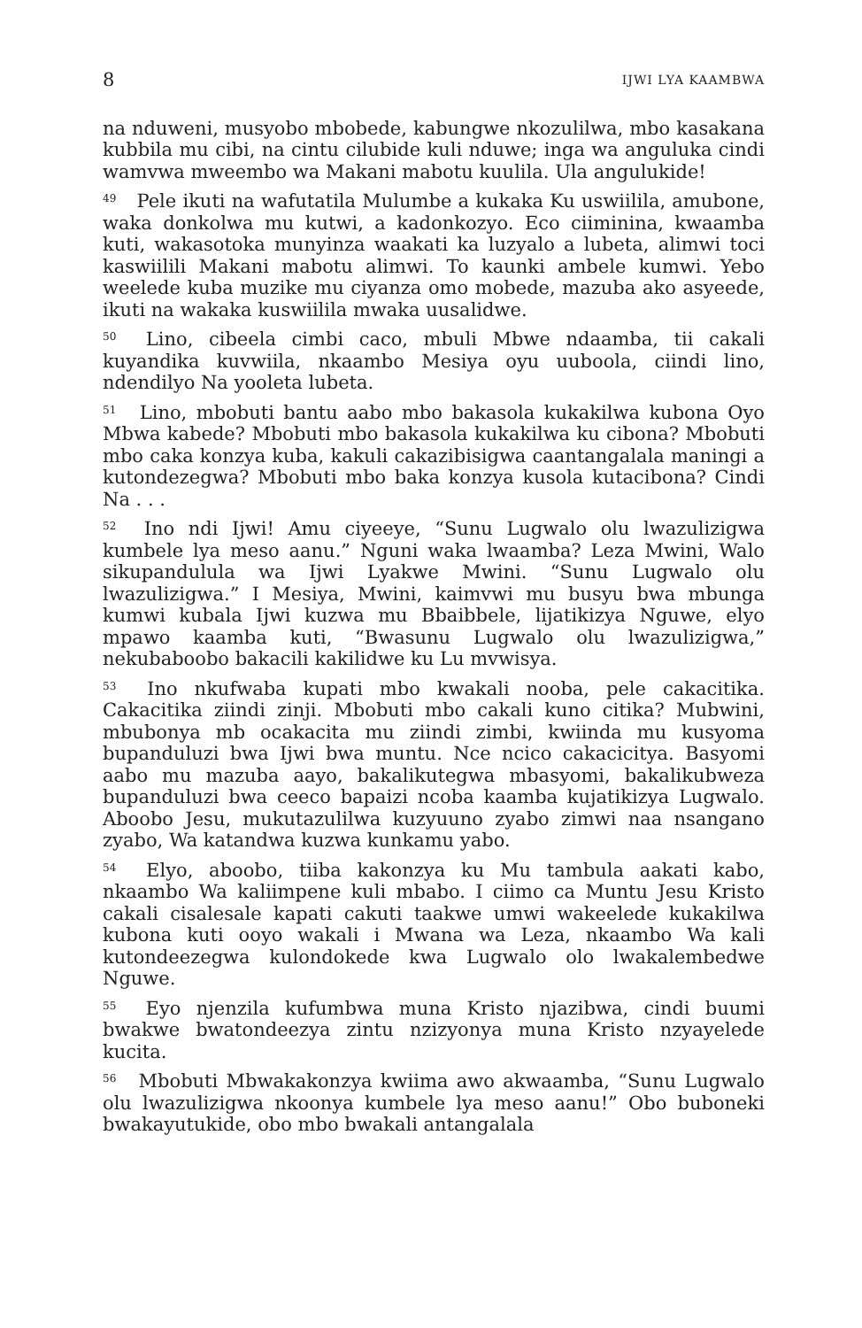8 IJWI LYA KAAMBWA
na nduweni, musyobo mbobede, kabungwe nkozulilwa, mbo kasakana kubbila mu cibi, na cintu cilubide kuli nduwe; inga wa anguluka cindi wamvwa mweembo wa Makani mabotu kuulila. Ula angulukide!
<sup>49</sup> Pele ikuti na wafutatila Mulumbe a kukaka Ku uswiilila, amubone, waka donkolwa mu kutwi, a kadonkozyo. Eco ciiminina, kwaamba kuti, wakasotoka munyinza waakati ka luzyalo a lubeta, alimwi toci kaswiilili Makani mabotu alimwi. To kaunki ambele kumwi. Yebo weelede kuba muzike mu ciyanza omo mobede, mazuba ako asyeede, ikuti na wakaka kuswiilila mwaka uusalidwe.
<sup>50</sup> Lino, cibeela cimbi caco, mbuli Mbwe ndaamba, tii cakali kuyandika kuvwiila, nkaambo Mesiya oyu uuboola, ciindi lino, ndendilyo Na yooleta lubeta.
<sup>51</sup> Lino, mbobuti bantu aabo mbo bakasola kukakilwa kubona Oyo Mbwa kabede? Mbobuti mbo bakasola kukakilwa ku cibona? Mbobuti mbo caka konzya kuba, kakuli cakazibisigwa caantangalala maningi a kutondezegwa? Mbobuti mbo baka konzya kusola kutacibona? Cindi Na . . .
<sup>52</sup> Ino ndi Ijwi! Amu ciyeeye, “Sunu Lugwalo olu lwazulizigwa kumbele lya meso aanu.” Nguni waka lwaamba? Leza Mwini, Walo sikupandulula wa Ijwi Lyakwe Mwini. “Sunu Lugwalo olu lwazulizigwa.” I Mesiya, Mwini, kaimvwi mu busyu bwa mbunga kumwi kubala Ijwi kuzwa mu Bbaibbele, lijatikizya Nguwe, elyo mpawo kaamba kuti, “Bwasunu Lugwalo olu lwazulizigwa,” nekubaboobo bakacili kakilidwe ku Lu mvwisya.
<sup>53</sup> Ino nkufwaba kupati mbo kwakali nooba, pele cakacitika. Cakacitika ziindi zinji. Mbobuti mbo cakali kuno citika? Mubwini, mbubonya mb ocakacita mu ziindi zimbi, kwiinda mu kusyoma bupanduluzi bwa Ijwi bwa muntu. Nce ncico cakacicitya. Basyomi aabo mu mazuba aayo, bakalikutegwa mbasyomi, bakalikubweza bupanduluzi bwa ceeco bapaizi ncoba kaamba kujatikizya Lugwalo. Aboobo Jesu, mukutazulilwa kuzyuuno zyabo zimwi naa nsangano zyabo, Wa katandwa kuzwa kunkamu yabo.
<sup>54</sup> Elyo, aboobo, tiiba kakonzya ku Mu tambula aakati kabo, nkaambo Wa kaliimpene kuli mbabo. I ciimo ca Muntu Jesu Kristo cakali cisalesale kapati cakuti taakwe umwi wakeelede kukakilwa kubona kuti ooyo wakali i Mwana wa Leza, nkaambo Wa kali kutondeezegwa kulondokede kwa Lugwalo olo lwakalembedwe Nguwe.
<sup>55</sup> Eyo njenzila kufumbwa muna Kristo njazibwa, cindi buumi bwakwe bwatondeezya zintu nzizyonya muna Kristo nzyayelede kucita.
<sup>56</sup> Mbobuti Mbwakakonzya kwiima awo akwaamba, “Sunu Lugwalo olu lwazulizigwa nkoonya kumbele lya meso aanu!” Obo buboneki bwakayutukide, obo mbo bwakali antangalala